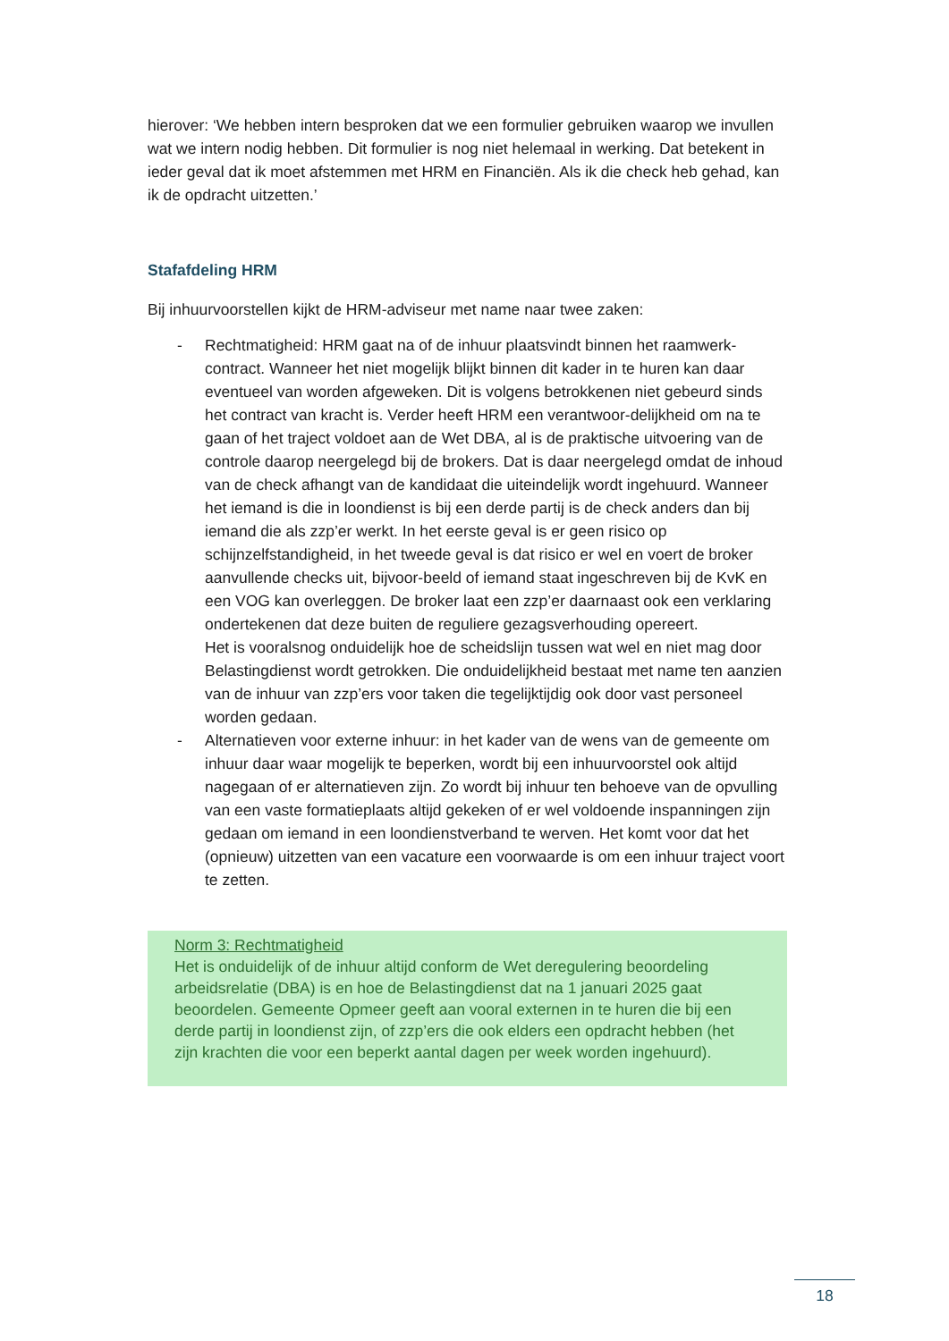hierover: ‘We hebben intern besproken dat we een formulier gebruiken waarop we invullen wat we intern nodig hebben. Dit formulier is nog niet helemaal in werking. Dat betekent in ieder geval dat ik moet afstemmen met HRM en Financiën. Als ik die check heb gehad, kan ik de opdracht uitzetten.’
Stafafdeling HRM
Bij inhuurvoorstellen kijkt de HRM-adviseur met name naar twee zaken:
- Rechtmatigheid: HRM gaat na of de inhuur plaatsvindt binnen het raamwerk-contract. Wanneer het niet mogelijk blijkt binnen dit kader in te huren kan daar eventueel van worden afgeweken. Dit is volgens betrokkenen niet gebeurd sinds het contract van kracht is. Verder heeft HRM een verantwoor-delijkheid om na te gaan of het traject voldoet aan de Wet DBA, al is de praktische uitvoering van de controle daarop neergelegd bij de brokers. Dat is daar neergelegd omdat de inhoud van de check afhangt van de kandidaat die uiteindelijk wordt ingehuurd. Wanneer het iemand is die in loondienst is bij een derde partij is de check anders dan bij iemand die als zzp’er werkt. In het eerste geval is er geen risico op schijnzelfstandigheid, in het tweede geval is dat risico er wel en voert de broker aanvullende checks uit, bijvoor-beeld of iemand staat ingeschreven bij de KvK en een VOG kan overleggen. De broker laat een zzp’er daarnaast ook een verklaring ondertekenen dat deze buiten de reguliere gezagsverhouding opereert.
Het is vooralsnog onduidelijk hoe de scheidslijn tussen wat wel en niet mag door Belastingdienst wordt getrokken. Die onduidelijkheid bestaat met name ten aanzien van de inhuur van zzp’ers voor taken die tegelijktijdig ook door vast personeel worden gedaan.
- Alternatieven voor externe inhuur: in het kader van de wens van de gemeente om inhuur daar waar mogelijk te beperken, wordt bij een inhuurvoorstel ook altijd nagegaan of er alternatieven zijn. Zo wordt bij inhuur ten behoeve van de opvulling van een vaste formatieplaats altijd gekeken of er wel voldoende inspanningen zijn gedaan om iemand in een loondienstverband te werven. Het komt voor dat het (opnieuw) uitzetten van een vacature een voorwaarde is om een inhuur traject voort te zetten.
Norm 3: Rechtmatigheid
Het is onduidelijk of de inhuur altijd conform de Wet deregulering beoordeling arbeidsrelatie (DBA) is en hoe de Belastingdienst dat na 1 januari 2025 gaat beoordelen. Gemeente Opmeer geeft aan vooral externen in te huren die bij een derde partij in loondienst zijn, of zzp’ers die ook elders een opdracht hebben (het zijn krachten die voor een beperkt aantal dagen per week worden ingehuurd).
18